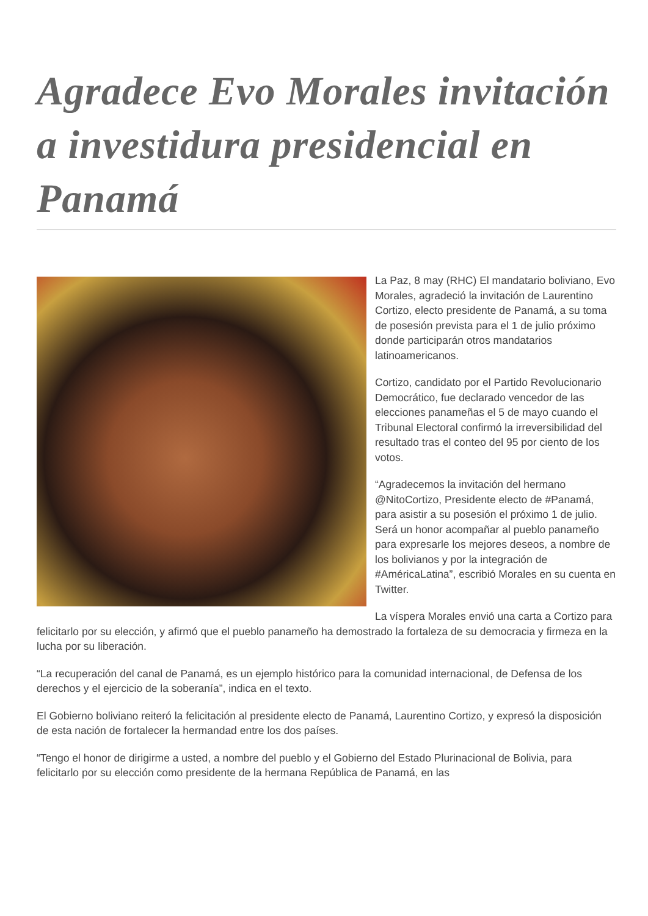Agradece Evo Morales invitación a investidura presidencial en Panamá
La Paz, 8 may (RHC) El mandatario boliviano, Evo Morales, agradeció la invitación de Laurentino Cortizo, electo presidente de Panamá, a su toma de posesión prevista para el 1 de julio próximo donde participarán otros mandatarios latinoamericanos.
Cortizo, candidato por el Partido Revolucionario Democrático, fue declarado vencedor de las elecciones panameñas el 5 de mayo cuando el Tribunal Electoral confirmó la irreversibilidad del resultado tras el conteo del 95 por ciento de los votos.
“Agradecemos la invitación del hermano @NitoCortizo, Presidente electo de #Panamá, para asistir a su posesión el próximo 1 de julio. Será un honor acompañar al pueblo panameño para expresarle los mejores deseos, a nombre de los bolivianos y por la integración de #AméricaLatina”, escribió Morales en su cuenta en Twitter.
La víspera Morales envió una carta a Cortizo para felicitarlo por su elección, y afirmó que el pueblo panameño ha demostrado la fortaleza de su democracia y firmeza en la lucha por su liberación.
“La recuperación del canal de Panamá, es un ejemplo histórico para la comunidad internacional, de Defensa de los derechos y el ejercicio de la soberanía”, indica en el texto.
El Gobierno boliviano reiteró la felicitación al presidente electo de Panamá, Laurentino Cortizo, y expresó la disposición de esta nación de fortalecer la hermandad entre los dos países.
“Tengo el honor de dirigirme a usted, a nombre del pueblo y el Gobierno del Estado Plurinacional de Bolivia, para felicitarlo por su elección como presidente de la hermana República de Panamá, en las